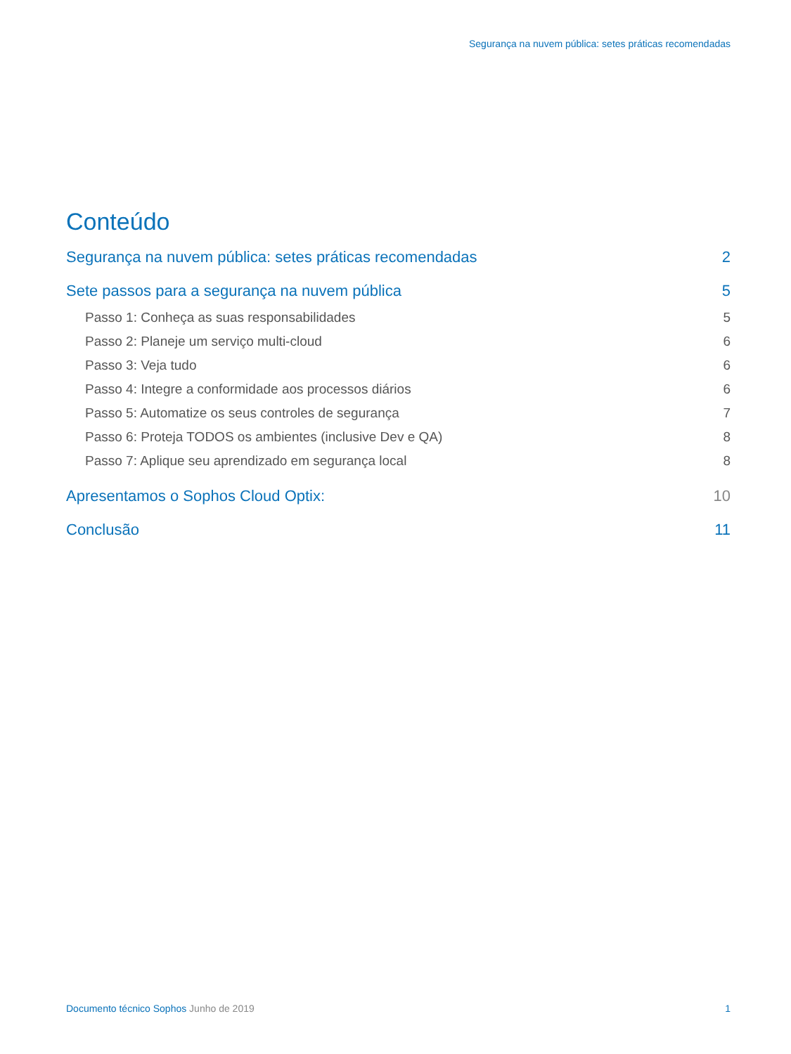Segurança na nuvem pública: setes práticas recomendadas
Conteúdo
Segurança na nuvem pública: setes práticas recomendadas 2
Sete passos para a segurança na nuvem pública 5
Passo 1: Conheça as suas responsabilidades 5
Passo 2: Planeje um serviço multi-cloud 6
Passo 3: Veja tudo 6
Passo 4: Integre a conformidade aos processos diários 6
Passo 5: Automatize os seus controles de segurança 7
Passo 6: Proteja TODOS os ambientes (inclusive Dev e QA) 8
Passo 7: Aplique seu aprendizado em segurança local 8
Apresentamos o Sophos Cloud Optix: 10
Conclusão 11
Documento técnico Sophos Junho de 2019 1